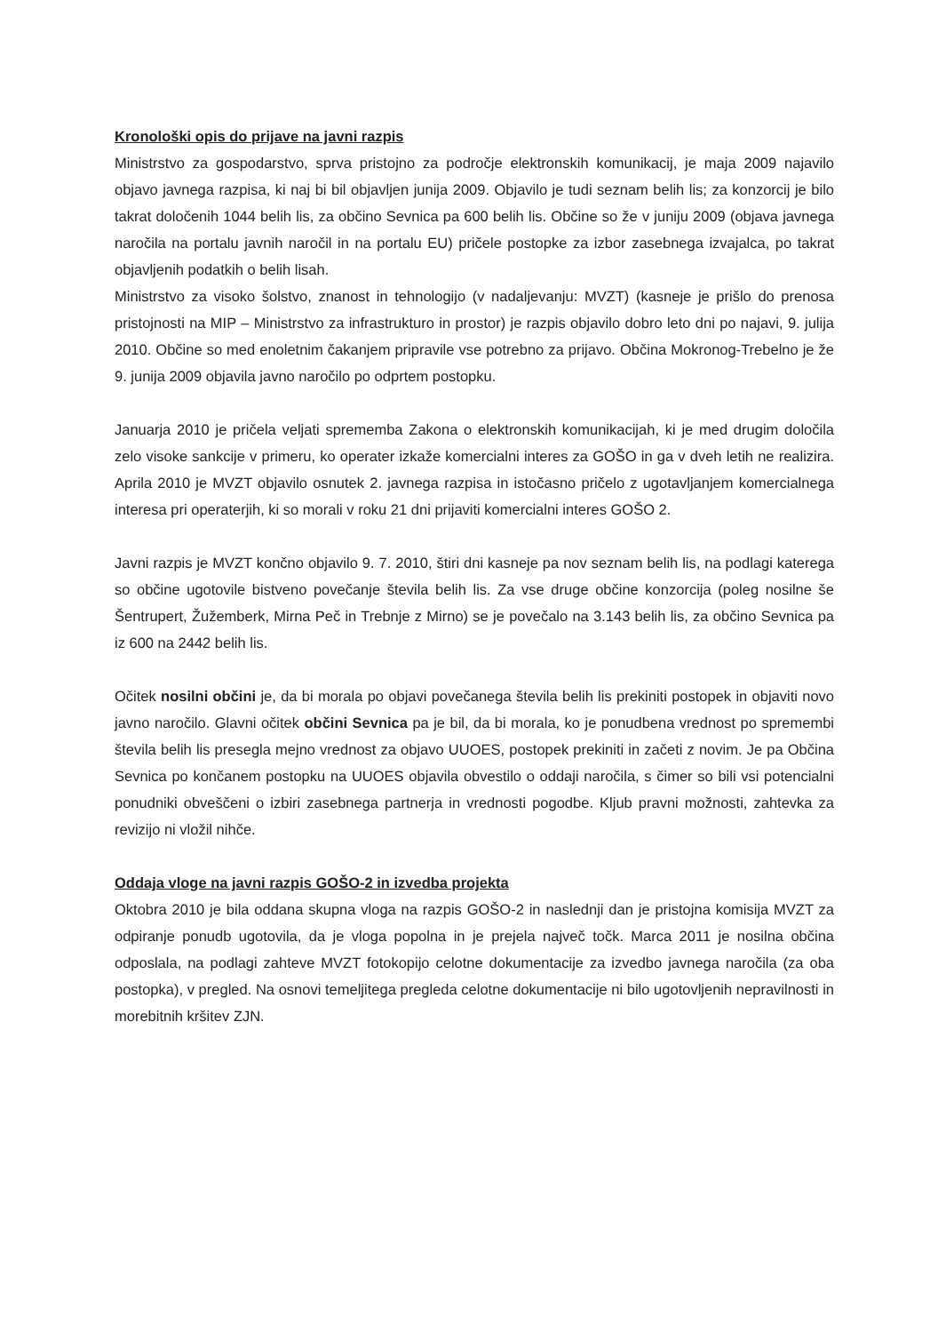Kronološki opis do prijave na javni razpis
Ministrstvo za gospodarstvo, sprva pristojno za področje elektronskih komunikacij, je maja 2009 najavilo objavo javnega razpisa, ki naj bi bil objavljen junija 2009. Objavilo je tudi seznam belih lis; za konzorcij je bilo takrat določenih 1044 belih lis, za občino Sevnica pa 600 belih lis. Občine so že v juniju 2009 (objava javnega naročila na portalu javnih naročil in na portalu EU) pričele postopke za izbor zasebnega izvajalca, po takrat objavljenih podatkih o belih lisah.
Ministrstvo za visoko šolstvo, znanost in tehnologijo (v nadaljevanju: MVZT) (kasneje je prišlo do prenosa pristojnosti na MIP – Ministrstvo za infrastrukturo in prostor) je razpis objavilo dobro leto dni po najavi, 9. julija 2010. Občine so med enoletnim čakanjem pripravile vse potrebno za prijavo. Občina Mokronog-Trebelno je že 9. junija 2009 objavila javno naročilo po odprtem postopku.
Januarja 2010 je pričela veljati sprememba Zakona o elektronskih komunikacijah, ki je med drugim določila zelo visoke sankcije v primeru, ko operater izkaže komercialni interes za GOŠO in ga v dveh letih ne realizira. Aprila 2010 je MVZT objavilo osnutek 2. javnega razpisa in istočasno pričelo z ugotavljanjem komercialnega interesa pri operaterjih, ki so morali v roku 21 dni prijaviti komercialni interes GOŠO 2.
Javni razpis je MVZT končno objavilo 9. 7. 2010, štiri dni kasneje pa nov seznam belih lis, na podlagi katerega so občine ugotovile bistveno povečanje števila belih lis. Za vse druge občine konzorcija (poleg nosilne še Šentrupert, Žužemberk, Mirna Peč in Trebnje z Mirno) se je povečalo na 3.143 belih lis, za občino Sevnica pa iz 600 na 2442 belih lis.
Očitek nosilni občini je, da bi morala po objavi povečanega števila belih lis prekiniti postopek in objaviti novo javno naročilo. Glavni očitek občini Sevnica pa je bil, da bi morala, ko je ponudbena vrednost po spremembi števila belih lis presegla mejno vrednost za objavo UUOES, postopek prekiniti in začeti z novim. Je pa Občina Sevnica po končanem postopku na UUOES objavila obvestilo o oddaji naročila, s čimer so bili vsi potencialni ponudniki obveščeni o izbiri zasebnega partnerja in vrednosti pogodbe. Kljub pravni možnosti, zahtevka za revizijo ni vložil nihče.
Oddaja vloge na javni razpis GOŠO-2 in izvedba projekta
Oktobra 2010 je bila oddana skupna vloga na razpis GOŠO-2 in naslednji dan je pristojna komisija MVZT za odpiranje ponudb ugotovila, da je vloga popolna in je prejela največ točk. Marca 2011 je nosilna občina odposlala, na podlagi zahteve MVZT fotokopijo celotne dokumentacije za izvedbo javnega naročila (za oba postopka), v pregled. Na osnovi temeljitega pregleda celotne dokumentacije ni bilo ugotovljenih nepravilnosti in morebitnih kršitev ZJN.